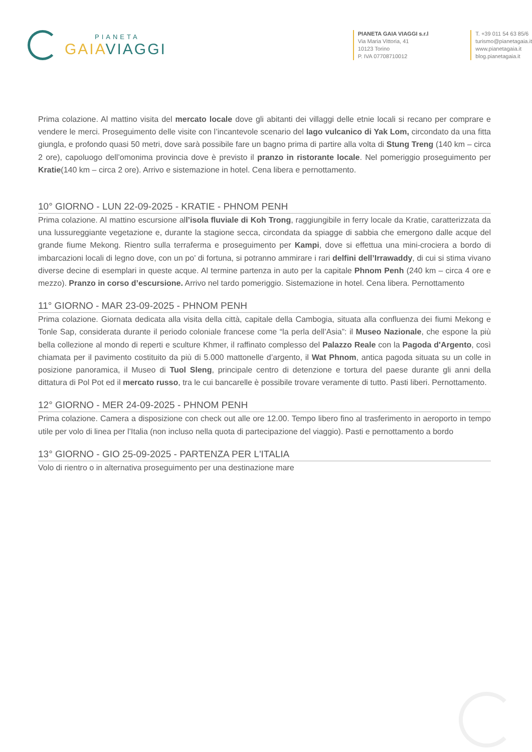PIANETA
GAIA VIAGGI
PIANETA GAIA VIAGGI s.r.l
Via Maria Vittoria, 41
10123 Torino
P. IVA 07708710012
T. +39 011 54 63 85/6
turismo@pianetagaia.it
www.pianetagaia.it
blog.pianetagaia.it
Prima colazione. Al mattino visita del mercato locale dove gli abitanti dei villaggi delle etnie locali si recano per comprare e vendere le merci. Proseguimento delle visite con l’incantevole scenario del lago vulcanico di Yak Lom, circondato da una fitta giungla, e profondo quasi 50 metri, dove sarà possibile fare un bagno prima di partire alla volta di Stung Treng (140 km – circa 2 ore), capoluogo dell’omonima provincia dove è previsto il pranzo in ristorante locale. Nel pomeriggio proseguimento per Kratie(140 km – circa 2 ore). Arrivo e sistemazione in hotel. Cena libera e pernottamento.
10° GIORNO - LUN 22-09-2025 - KRATIE - PHNOM PENH
Prima colazione. Al mattino escursione all’isola fluviale di Koh Trong, raggiungibile in ferry locale da Kratie, caratterizzata da una lussureggiante vegetazione e, durante la stagione secca, circondata da spiagge di sabbia che emergono dalle acque del grande fiume Mekong. Rientro sulla terraferma e proseguimento per Kampi, dove si effettua una mini-crociera a bordo di imbarcazioni locali di legno dove, con un po’ di fortuna, si potranno ammirare i rari delfini dell’Irrawaddy, di cui si stima vivano diverse decine di esemplari in queste acque. Al termine partenza in auto per la capitale Phnom Penh (240 km – circa 4 ore e mezzo). Pranzo in corso d’escursione. Arrivo nel tardo pomeriggio. Sistemazione in hotel. Cena libera. Pernottamento
11° GIORNO - MAR 23-09-2025 - PHNOM PENH
Prima colazione. Giornata dedicata alla visita della città, capitale della Cambogia, situata alla confluenza dei fiumi Mekong e Tonle Sap, considerata durante il periodo coloniale francese come “la perla dell’Asia”: il Museo Nazionale, che espone la più bella collezione al mondo di reperti e sculture Khmer, il raffinato complesso del Palazzo Reale con la Pagoda d'Argento, così chiamata per il pavimento costituito da più di 5.000 mattonelle d’argento, il Wat Phnom, antica pagoda situata su un colle in posizione panoramica, il Museo di Tuol Sleng, principale centro di detenzione e tortura del paese durante gli anni della dittatura di Pol Pot ed il mercato russo, tra le cui bancarelle è possibile trovare veramente di tutto. Pasti liberi. Pernottamento.
12° GIORNO - MER 24-09-2025 - PHNOM PENH
Prima colazione. Camera a disposizione con check out alle ore 12.00. Tempo libero fino al trasferimento in aeroporto in tempo utile per volo di linea per l’Italia (non incluso nella quota di partecipazione del viaggio). Pasti e pernottamento a bordo
13° GIORNO - GIO 25-09-2025 - PARTENZA PER L'ITALIA
Volo di rientro o in alternativa proseguimento per una destinazione mare